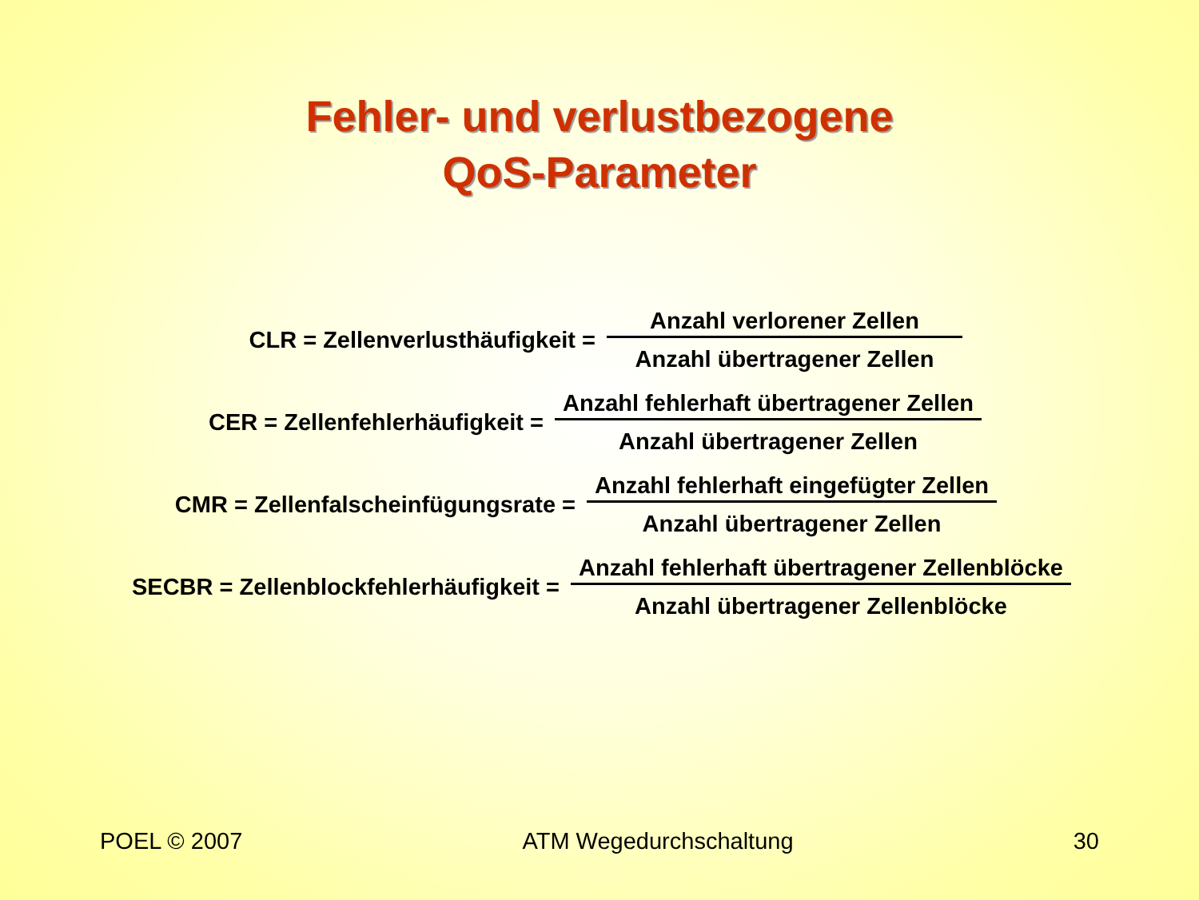Fehler- und verlustbezogene
QoS-Parameter
CLR = Zellenverlusthäufigkeit =
Anzahl verlorener Zellen
Anzahl übertragener Zellen
CER = Zellenfehlerhäufigkeit =
Anzahl fehlerhaft übertragener Zellen
Anzahl übertragener Zellen
CMR = Zellenfalscheinfügungsrate =
Anzahl fehlerhaft eingefügter Zellen
Anzahl übertragener Zellen
SECBR = Zellenblockfehlerhäufigkeit =
Anzahl fehlerhaft übertragener Zellenblöcke
Anzahl übertragener Zellenblöcke
POEL © 2007 ATM Wegedurchschaltung 30